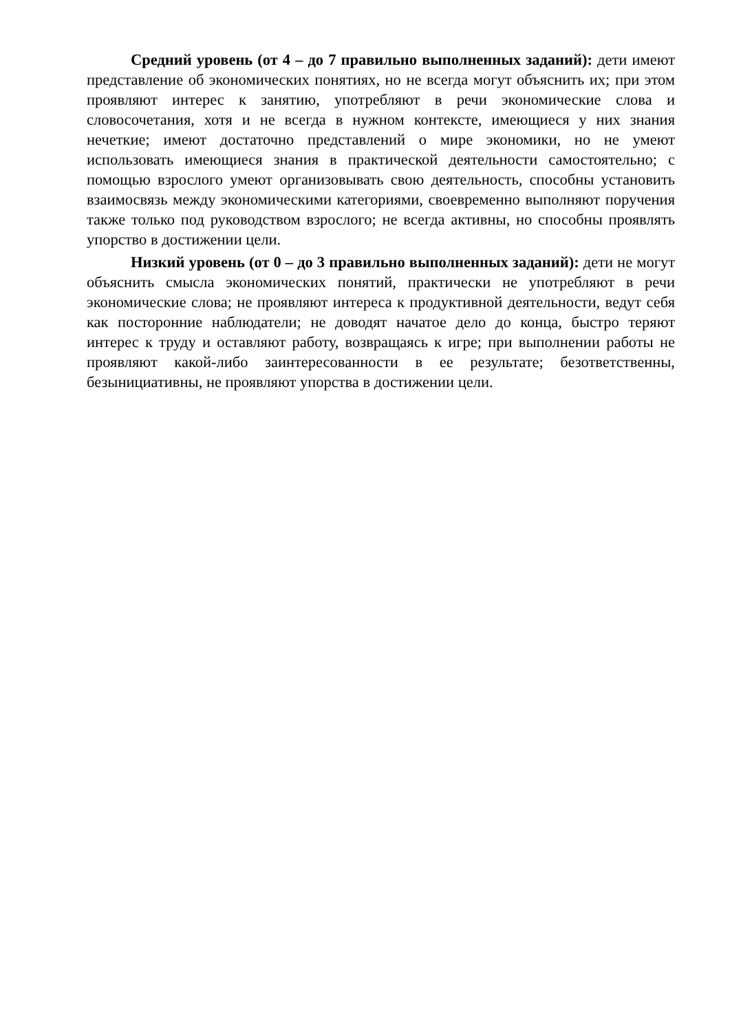Средний уровень (от 4 – до 7 правильно выполненных заданий): дети имеют представление об экономических понятиях, но не всегда могут объяснить их; при этом проявляют интерес к занятию, употребляют в речи экономические слова и словосочетания, хотя и не всегда в нужном контексте, имеющиеся у них знания нечеткие; имеют достаточно представлений о мире экономики, но не умеют использовать имеющиеся знания в практической деятельности самостоятельно; с помощью взрослого умеют организовывать свою деятельность, способны установить взаимосвязь между экономическими категориями, своевременно выполняют поручения также только под руководством взрослого; не всегда активны, но способны проявлять упорство в достижении цели.
Низкий уровень (от 0 – до 3 правильно выполненных заданий): дети не могут объяснить смысла экономических понятий, практически не употребляют в речи экономические слова; не проявляют интереса к продуктивной деятельности, ведут себя как посторонние наблюдатели; не доводят начатое дело до конца, быстро теряют интерес к труду и оставляют работу, возвращаясь к игре; при выполнении работы не проявляют какой-либо заинтересованности в ее результате; безответственны, безынициативны, не проявляют упорства в достижении цели.